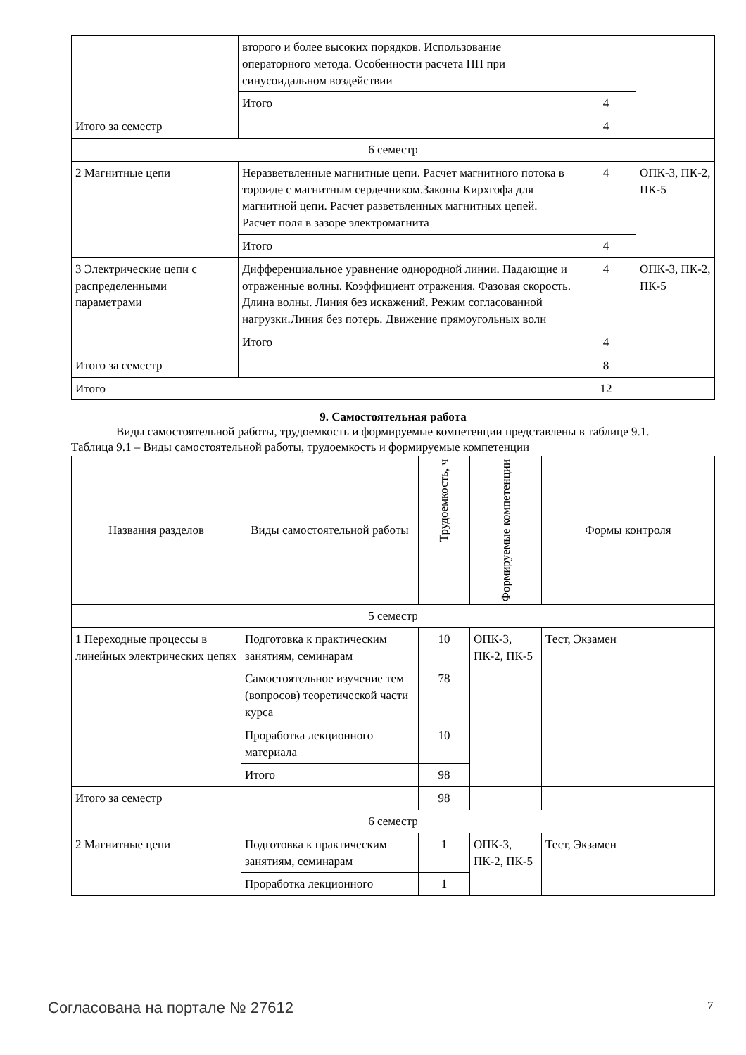| | второго и более высоких порядков. Использование операторного метода. Особенности расчета ПП при синусоидальном воздействии | | |
| | Итого | 4 | |
| Итого за семестр | | 4 | |
| 6 семестр | | | |
| 2 Магнитные цепи | Неразветвленные магнитные цепи. Расчет магнитного потока в тороиде с магнитным сердечником.Законы Кирхгофа для магнитной цепи. Расчет разветвленных магнитных цепей. Расчет поля в зазоре электромагнита | 4 | ОПК-3, ПК-2, ПК-5 |
| | Итого | 4 | |
| 3 Электрические цепи с распределенными параметрами | Дифференциальное уравнение однородной линии. Падающие и отраженные волны. Коэффициент отражения. Фазовая скорость. Длина волны. Линия без искажений. Режим согласованной нагрузки.Линия без потерь. Движение прямоугольных волн | 4 | ОПК-3, ПК-2, ПК-5 |
| | Итого | 4 | |
| Итого за семестр | | 8 | |
| Итого | | 12 | |
9. Самостоятельная работа
Виды самостоятельной работы, трудоемкость и формируемые компетенции представлены в таблице 9.1.
Таблица 9.1 – Виды самостоятельной работы, трудоемкость и формируемые компетенции
| Названия разделов | Виды самостоятельной работы | Трудоемкость, ч | Формируемые компетенции | Формы контроля |
| --- | --- | --- | --- | --- |
| 5 семестр | | | | |
| 1 Переходные процессы в линейных электрических цепях | Подготовка к практическим занятиям, семинарам | 10 | ОПК-3, ПК-2, ПК-5 | Тест, Экзамен |
| | Самостоятельное изучение тем (вопросов) теоретической части курса | 78 | | |
| | Проработка лекционного материала | 10 | | |
| | Итого | 98 | | |
| Итого за семестр | | 98 | | |
| 6 семестр | | | | |
| 2 Магнитные цепи | Подготовка к практическим занятиям, семинарам | 1 | ОПК-3, ПК-2, ПК-5 | Тест, Экзамен |
| | Проработка лекционного | 1 | | |
Согласована на портале № 27612 7